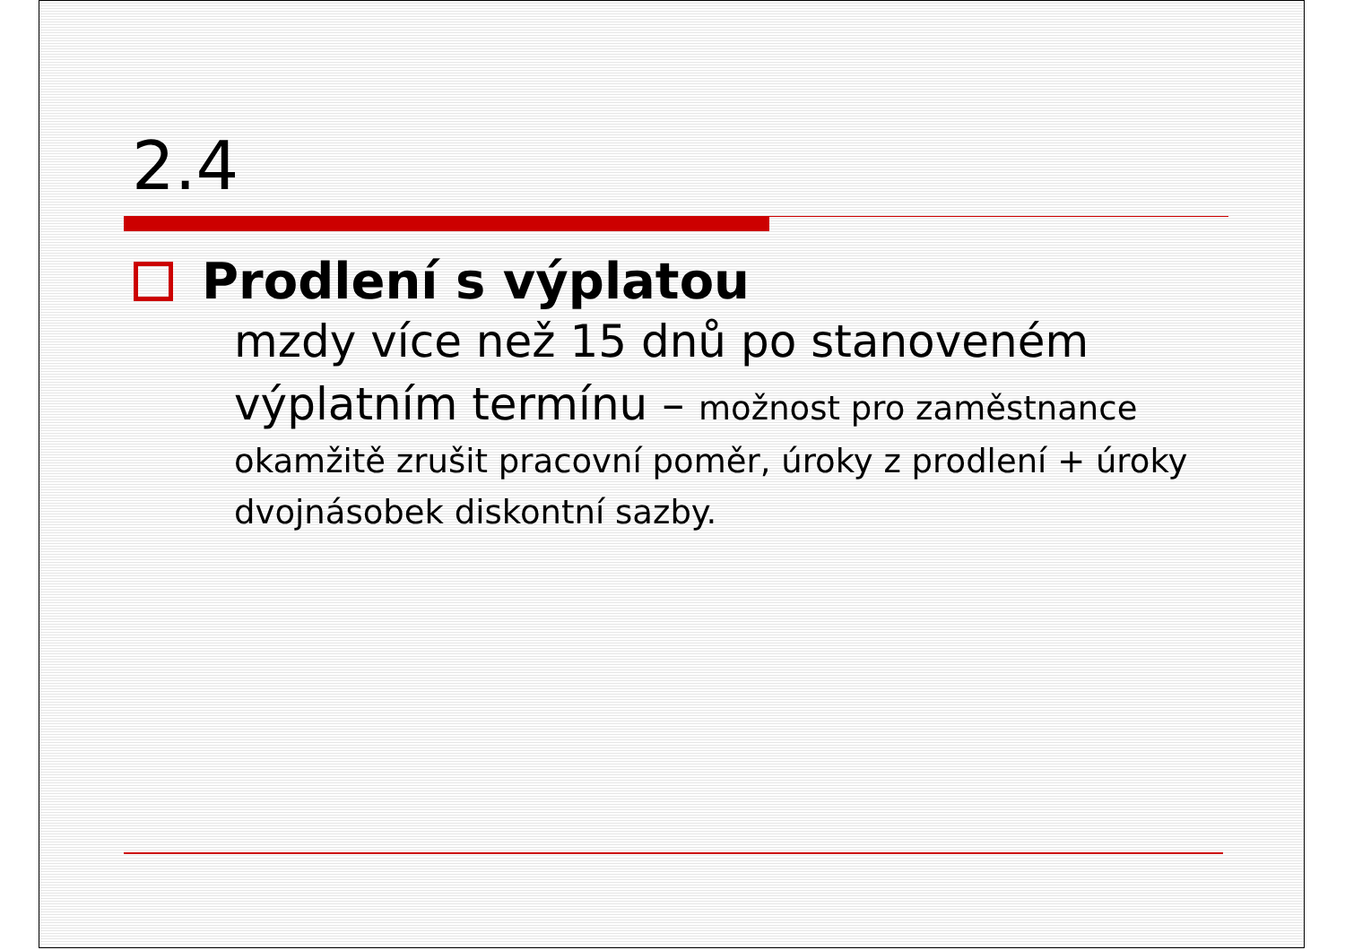2.4
Prodlení s výplatou
mzdy více než 15 dnů po stanoveném výplatním termínu – možnost pro zaměstnance okamžitě zrušit pracovní poměr, úroky z prodlení + úroky dvojnásobek diskontní sazby.